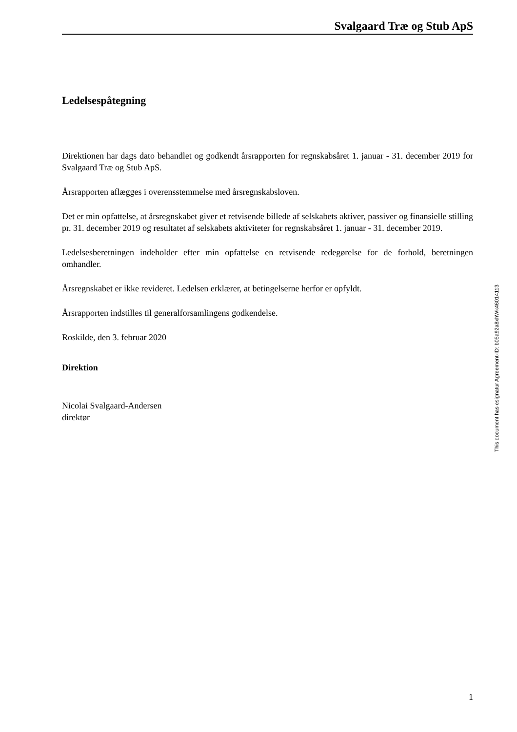Svalgaard Træ og Stub ApS
Ledelsespåtegning
Direktionen har dags dato behandlet og godkendt årsrapporten for regnskabsåret 1. januar - 31. december 2019 for Svalgaard Træ og Stub ApS.
Årsrapporten aflægges i overensstemmelse med årsregnskabsloven.
Det er min opfattelse, at årsregnskabet giver et retvisende billede af selskabets aktiver, passiver og finansielle stilling pr. 31. december 2019 og resultatet af selskabets aktiviteter for regnskabs­året 1. januar - 31. december 2019.
Ledelsesberetningen indeholder efter min opfattelse en retvisende redegørelse for de forhold, be­retningen omhandler.
Årsregnskabet er ikke revideret. Ledelsen erklærer, at betingelserne herfor er opfyldt.
Årsrapporten indstilles til generalforsamlingens godkendelse.
Roskilde, den 3. februar 2020
Direktion
Nicolai Svalgaard-Andersen
direktør
This document has esignatur Agreement-ID: b05a92a8xhWk46014113
1